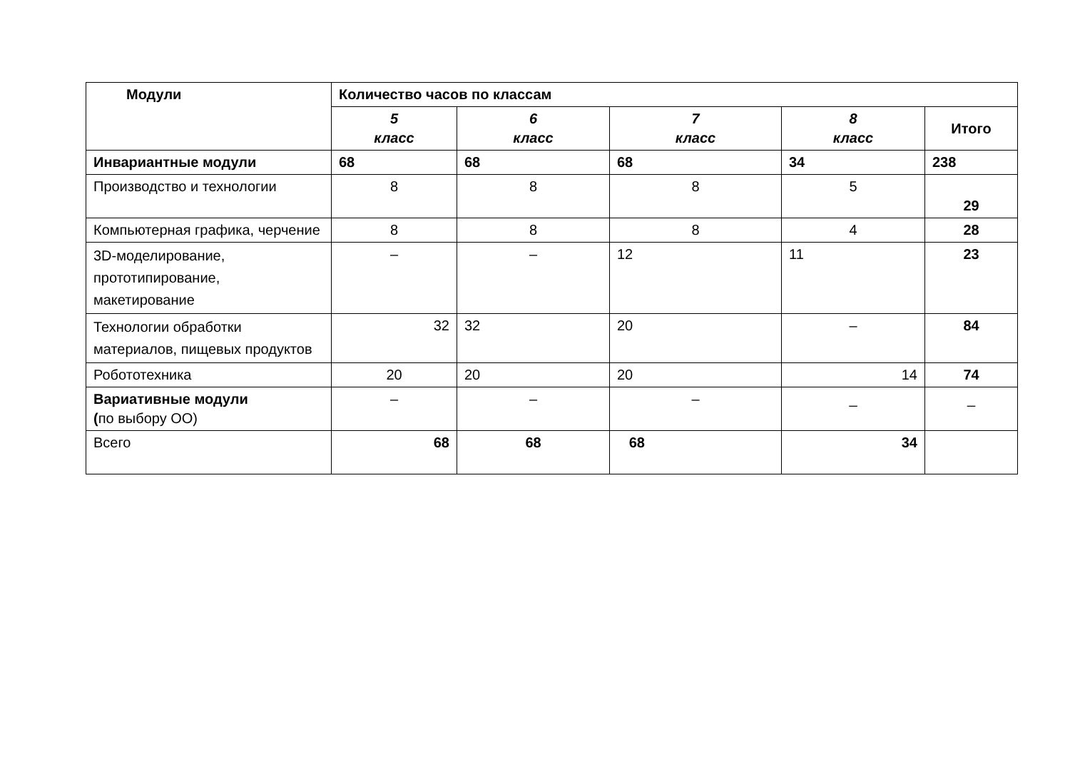| Модули | Количество часов по классам | | | | |
| --- | --- | --- | --- | --- | --- |
| | 5 класс | 6 класс | 7 класс | 8 класс | Итого |
| Инвариантные модули | 68 | 68 | 68 | 34 | 238 |
| Производство и технологии | 8 | 8 | 8 | 5 | 29 |
| Компьютерная графика, черчение | 8 | 8 | 8 | 4 | 28 |
| 3D-моделирование, прототипирование, макетирование | – | – | 12 | 11 | 23 |
| Технологии обработки материалов, пищевых продуктов | 32 | 32 | 20 | – | 84 |
| Робототехника | 20 | 20 | 20 | 14 | 74 |
| Вариативные модули ( по выбору ОО) | – | – | – | _ | _ |
| Всего | 68 | 68 | 68 | 34 | |